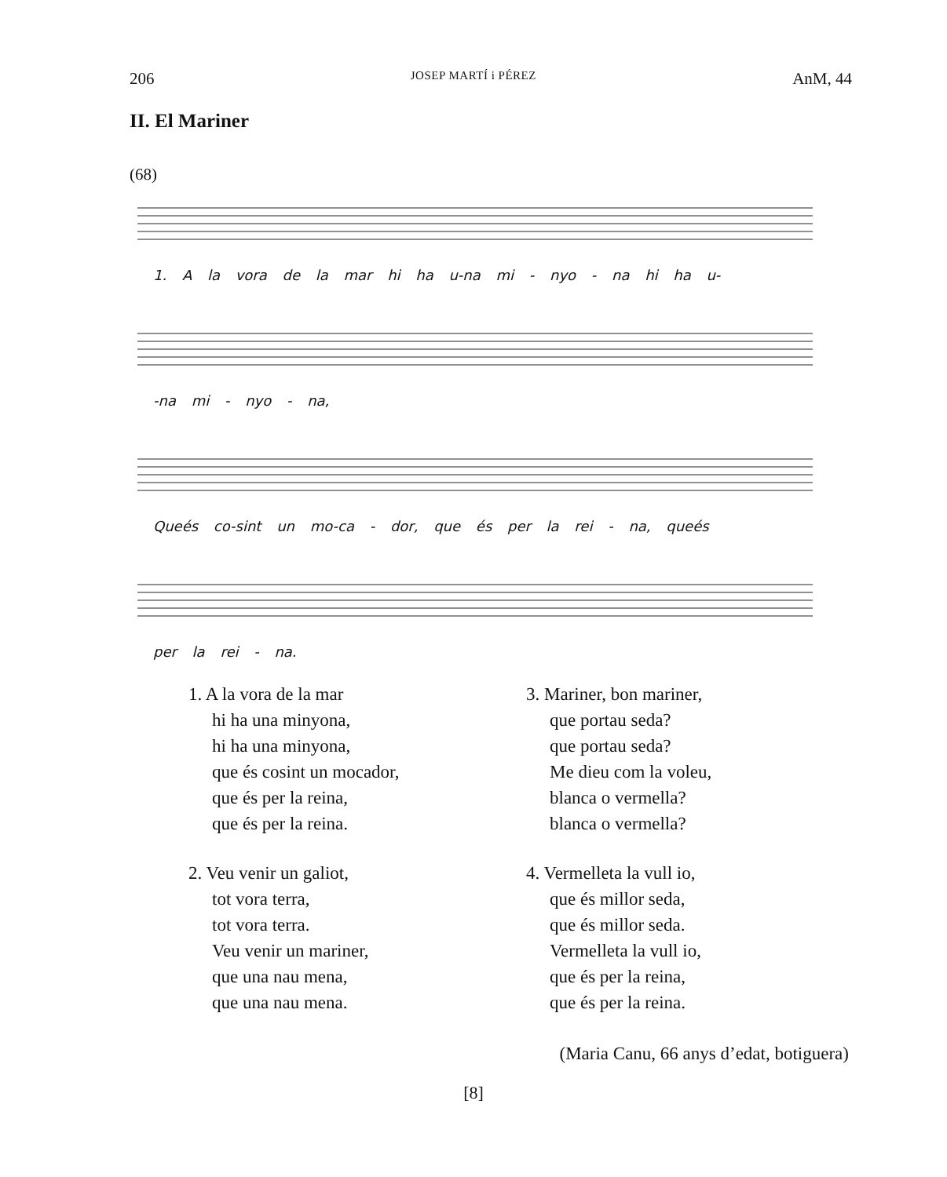206 JOSEP MARTÍ i PÉREZ AnM, 44
II. El Mariner
(68)
1. A la vora de la mar hi ha u-na mi - nyo - na hi ha u-
-na mi - nyo - na,
Queés co-sint un mo-ca - dor, que és per la rei - na, queés
per la rei - na.
1. A la vora de la mar
hi ha una minyona,
hi ha una minyona,
que és cosint un mocador,
que és per la reina,
que és per la reina.
2. Veu venir un galiot,
tot vora terra,
tot vora terra.
Veu venir un mariner,
que una nau mena,
que una nau mena.
3. Mariner, bon mariner,
que portau seda?
que portau seda?
Me dieu com la voleu,
blanca o vermella?
blanca o vermella?
4. Vermelleta la vull io,
que és millor seda,
que és millor seda.
Vermelleta la vull io,
que és per la reina,
que és per la reina.
(Maria Canu, 66 anys d’edat, botiguera)
[8]